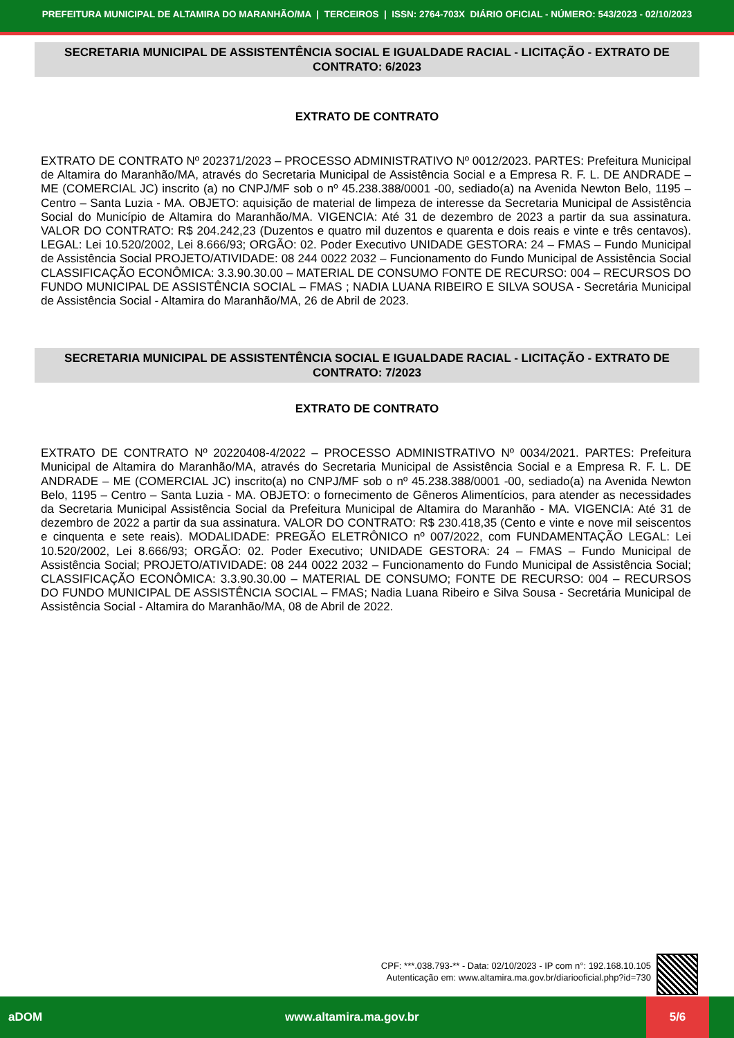PREFEITURA MUNICIPAL DE ALTAMIRA DO MARANHÃO/MA | TERCEIROS | ISSN: 2764-703X DIÁRIO OFICIAL - NÚMERO: 543/2023 - 02/10/2023
SECRETARIA MUNICIPAL DE ASSISTENTÊNCIA SOCIAL E IGUALDADE RACIAL - LICITAÇÃO - EXTRATO DE CONTRATO: 6/2023
EXTRATO DE CONTRATO
EXTRATO DE CONTRATO Nº 202371/2023 – PROCESSO ADMINISTRATIVO Nº 0012/2023. PARTES: Prefeitura Municipal de Altamira do Maranhão/MA, através do Secretaria Municipal de Assistência Social e a Empresa R. F. L. DE ANDRADE – ME (COMERCIAL JC) inscrito (a) no CNPJ/MF sob o nº 45.238.388/0001 -00, sediado(a) na Avenida Newton Belo, 1195 – Centro – Santa Luzia - MA. OBJETO: aquisição de material de limpeza de interesse da Secretaria Municipal de Assistência Social do Município de Altamira do Maranhão/MA. VIGENCIA: Até 31 de dezembro de 2023 a partir da sua assinatura. VALOR DO CONTRATO: R$ 204.242,23 (Duzentos e quatro mil duzentos e quarenta e dois reais e vinte e três centavos). LEGAL: Lei 10.520/2002, Lei 8.666/93; ORGÃO: 02. Poder Executivo UNIDADE GESTORA: 24 – FMAS – Fundo Municipal de Assistência Social PROJETO/ATIVIDADE: 08 244 0022 2032 – Funcionamento do Fundo Municipal de Assistência Social CLASSIFICAÇÃO ECONÔMICA: 3.3.90.30.00 – MATERIAL DE CONSUMO FONTE DE RECURSO: 004 – RECURSOS DO FUNDO MUNICIPAL DE ASSISTÊNCIA SOCIAL – FMAS ; NADIA LUANA RIBEIRO E SILVA SOUSA - Secretária Municipal de Assistência Social - Altamira do Maranhão/MA, 26 de Abril de 2023.
SECRETARIA MUNICIPAL DE ASSISTENTÊNCIA SOCIAL E IGUALDADE RACIAL - LICITAÇÃO - EXTRATO DE CONTRATO: 7/2023
EXTRATO DE CONTRATO
EXTRATO DE CONTRATO Nº 20220408-4/2022 – PROCESSO ADMINISTRATIVO Nº 0034/2021. PARTES: Prefeitura Municipal de Altamira do Maranhão/MA, através do Secretaria Municipal de Assistência Social e a Empresa R. F. L. DE ANDRADE – ME (COMERCIAL JC) inscrito(a) no CNPJ/MF sob o nº 45.238.388/0001 -00, sediado(a) na Avenida Newton Belo, 1195 – Centro – Santa Luzia - MA. OBJETO: o fornecimento de Gêneros Alimentícios, para atender as necessidades da Secretaria Municipal Assistência Social da Prefeitura Municipal de Altamira do Maranhão - MA. VIGENCIA: Até 31 de dezembro de 2022 a partir da sua assinatura. VALOR DO CONTRATO: R$ 230.418,35 (Cento e vinte e nove mil seiscentos e cinquenta e sete reais). MODALIDADE: PREGÃO ELETRÔNICO nº 007/2022, com FUNDAMENTAÇÃO LEGAL: Lei 10.520/2002, Lei 8.666/93; ORGÃO: 02. Poder Executivo; UNIDADE GESTORA: 24 – FMAS – Fundo Municipal de Assistência Social; PROJETO/ATIVIDADE: 08 244 0022 2032 – Funcionamento do Fundo Municipal de Assistência Social; CLASSIFICAÇÃO ECONÔMICA: 3.3.90.30.00 – MATERIAL DE CONSUMO; FONTE DE RECURSO: 004 – RECURSOS DO FUNDO MUNICIPAL DE ASSISTÊNCIA SOCIAL – FMAS; Nadia Luana Ribeiro e Silva Sousa - Secretária Municipal de Assistência Social - Altamira do Maranhão/MA, 08 de Abril de 2022.
CPF: ***.038.793-** - Data: 02/10/2023 - IP com n°: 192.168.10.105
Autenticação em: www.altamira.ma.gov.br/diariooficial.php?id=730
aDOM www.altamira.ma.gov.br 5/6